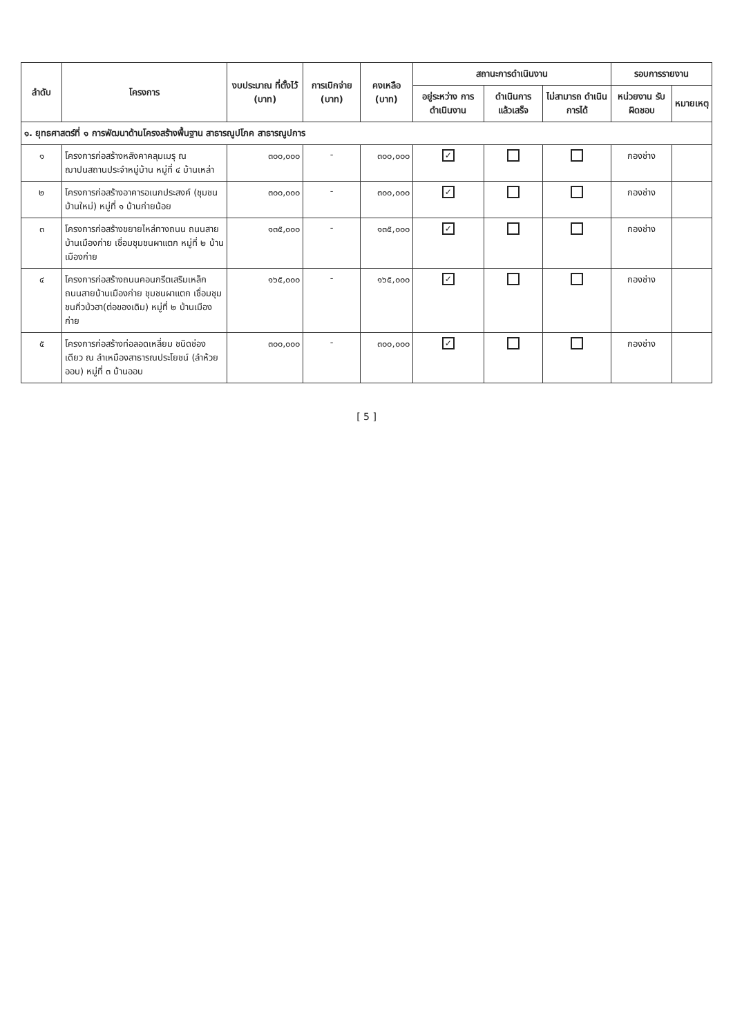| ลำดับ | โครงการ | งบประมาณ ที่ตั้งไว้ (บาท) | การเบิกจ่าย (บาท) | คงเหลือ (บาท) | สถานะการดำเนินงาน | | | รอบการรายงาน | |
| --- | --- | --- | --- | --- | --- | --- | --- | --- | --- |
| | | | | | อยู่ระหว่าง การดำเนินงาน | ดำเนินการ แล้วเสร็จ | ไม่สามารถ ดำเนินการได้ | หน่วยงาน รับผิดชอบ | หมายเหตุ |
| ๑. ยุทธศาสตร์ที่ ๑ การพัฒนาด้านโครงสร้างพื้นฐาน สาธารณูปโภค สาธารณูปการ | | | | | | | | | |
| ๑ | โครงการก่อสร้างหลังคาคลุมเมรุ ณ ฌาปนสถานประจำหมู่บ้าน หมู่ที่ ๔ บ้านเหล่า | ๓๐๐,๐๐๐ | - | ๓๐๐,๐๐๐ | ✓ | | | กองช่าง | |
| ๒ | โครงการก่อสร้างอาคารอเนกประสงค์ (ชุมชนบ้านใหม่) หมู่ที่ ๑ บ้านก่ายน้อย | ๓๐๐,๐๐๐ | - | ๓๐๐,๐๐๐ | ✓ | | | กองช่าง | |
| ๓ | โครงการก่อสร้างขยายไหล่ทางถนน ถนนสายบ้านเมืองก่าย เชื่อมชุมชนผาแตก หมู่ที่ ๒ บ้านเมืองก่าย | ๑๓๕,๐๐๐ | - | ๑๓๕,๐๐๐ | ✓ | | | กองช่าง | |
| ๔ | โครงการก่อสร้างถนนคอนกรีตเสริมเหล็ก ถนนสายบ้านเมืองก่าย ชุมชนผาแตก เชื่อมชุมชนกิ่วบ้วฮา(ต่อของเดิม) หมู่ที่ ๒ บ้านเมืองก่าย | ๑๖๕,๐๐๐ | - | ๑๖๕,๐๐๐ | ✓ | | | กองช่าง | |
| ๕ | โครงการก่อสร้างท่อลอดเหลี่ยม ชนิดช่องเดียว ณ ลำเหมืองสาธารณประโยชน์ (ลำห้วยออบ) หมู่ที่ ๓ บ้านออบ | ๓๐๐,๐๐๐ | - | ๓๐๐,๐๐๐ | ✓ | | | กองช่าง | |
[ 5 ]